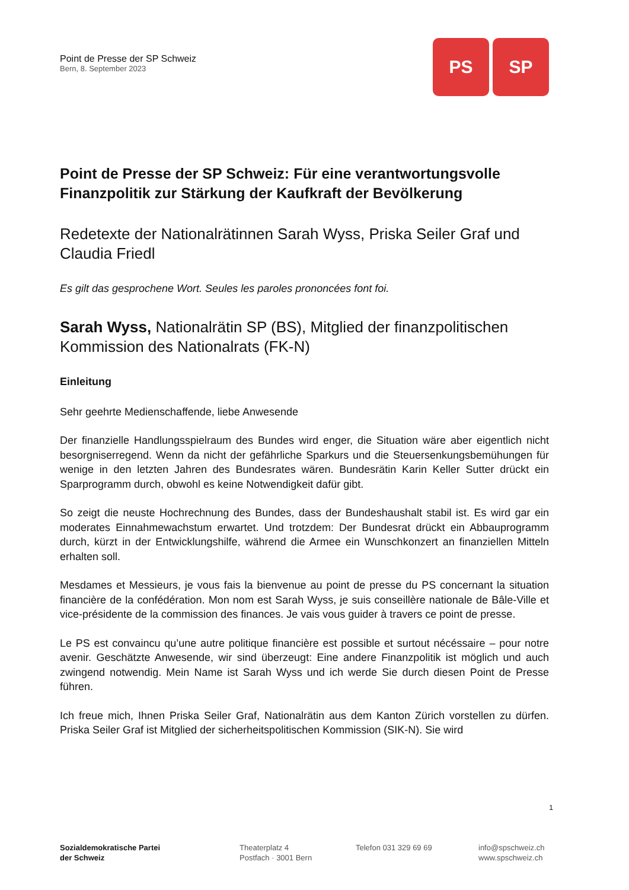Point de Presse der SP Schweiz
Bern, 8. September 2023
PS SP
Point de Presse der SP Schweiz: Für eine verantwortungsvolle Finanzpolitik zur Stärkung der Kaufkraft der Bevölkerung
Redetexte der Nationalrätinnen Sarah Wyss, Priska Seiler Graf und Claudia Friedl
Es gilt das gesprochene Wort. Seules les paroles prononcées font foi.
Sarah Wyss, Nationalrätin SP (BS), Mitglied der finanzpolitischen Kommission des Nationalrats (FK-N)
Einleitung
Sehr geehrte Medienschaffende, liebe Anwesende
Der finanzielle Handlungsspielraum des Bundes wird enger, die Situation wäre aber eigentlich nicht besorgniserregend. Wenn da nicht der gefährliche Sparkurs und die Steuersenkungsbemühungen für wenige in den letzten Jahren des Bundesrates wären. Bundesrätin Karin Keller Sutter drückt ein Sparprogramm durch, obwohl es keine Notwendigkeit dafür gibt.
So zeigt die neuste Hochrechnung des Bundes, dass der Bundeshaushalt stabil ist. Es wird gar ein moderates Einnahmewachstum erwartet. Und trotzdem: Der Bundesrat drückt ein Abbauprogramm durch, kürzt in der Entwicklungshilfe, während die Armee ein Wunschkonzert an finanziellen Mitteln erhalten soll.
Mesdames et Messieurs, je vous fais la bienvenue au point de presse du PS concernant la situation financière de la confédération. Mon nom est Sarah Wyss, je suis conseillère nationale de Bâle-Ville et vice-présidente de la commission des finances. Je vais vous guider à travers ce point de presse.
Le PS est convaincu qu’une autre politique financière est possible et surtout nécéssaire – pour notre avenir. Geschätzte Anwesende, wir sind überzeugt: Eine andere Finanzpolitik ist möglich und auch zwingend notwendig. Mein Name ist Sarah Wyss und ich werde Sie durch diesen Point de Presse führen.
Ich freue mich, Ihnen Priska Seiler Graf, Nationalrätin aus dem Kanton Zürich vorstellen zu dürfen. Priska Seiler Graf ist Mitglied der sicherheitspolitischen Kommission (SIK-N). Sie wird
1
Sozialdemokratische Partei
der Schweiz
Theaterplatz 4
Postfach · 3001 Bern
Telefon 031 329 69 69 info@spschweiz.ch
www.spschweiz.ch